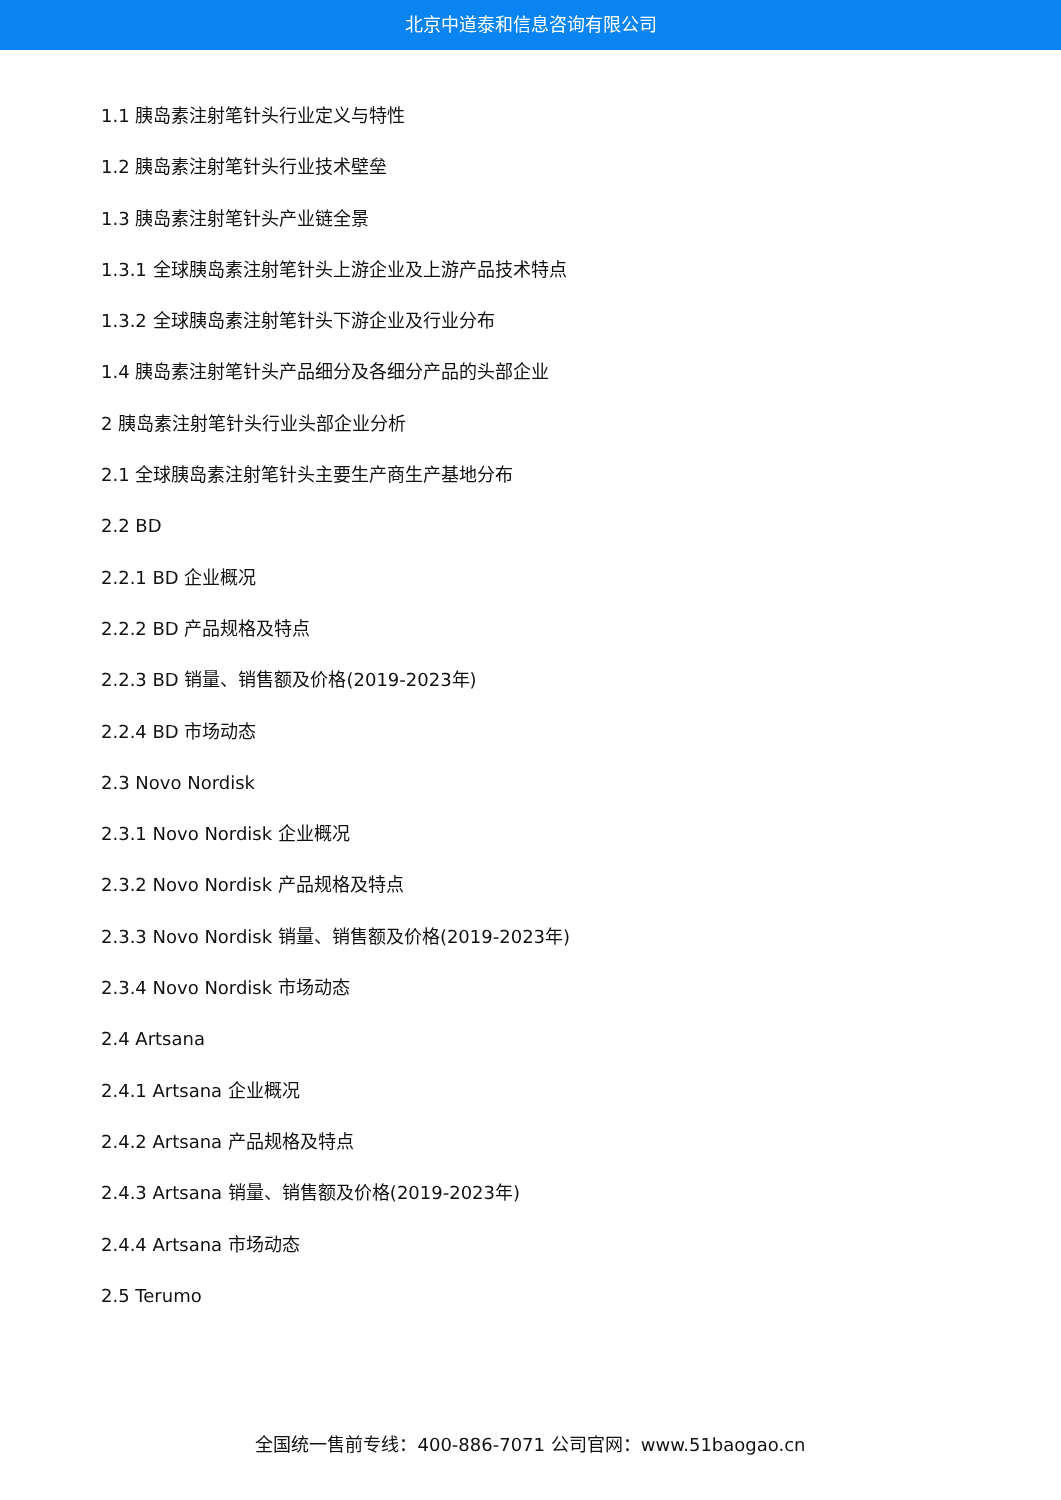北京中道泰和信息咨询有限公司
1.1 胰岛素注射笔针头行业定义与特性
1.2 胰岛素注射笔针头行业技术壁垒
1.3 胰岛素注射笔针头产业链全景
1.3.1 全球胰岛素注射笔针头上游企业及上游产品技术特点
1.3.2 全球胰岛素注射笔针头下游企业及行业分布
1.4 胰岛素注射笔针头产品细分及各细分产品的头部企业
2 胰岛素注射笔针头行业头部企业分析
2.1 全球胰岛素注射笔针头主要生产商生产基地分布
2.2 BD
2.2.1 BD 企业概况
2.2.2 BD 产品规格及特点
2.2.3 BD 销量、销售额及价格(2019-2023年)
2.2.4 BD 市场动态
2.3 Novo Nordisk
2.3.1 Novo Nordisk 企业概况
2.3.2 Novo Nordisk 产品规格及特点
2.3.3 Novo Nordisk 销量、销售额及价格(2019-2023年)
2.3.4 Novo Nordisk 市场动态
2.4 Artsana
2.4.1 Artsana 企业概况
2.4.2 Artsana 产品规格及特点
2.4.3 Artsana 销量、销售额及价格(2019-2023年)
2.4.4 Artsana 市场动态
2.5 Terumo
全国统一售前专线：400-886-7071 公司官网：www.51baogao.cn